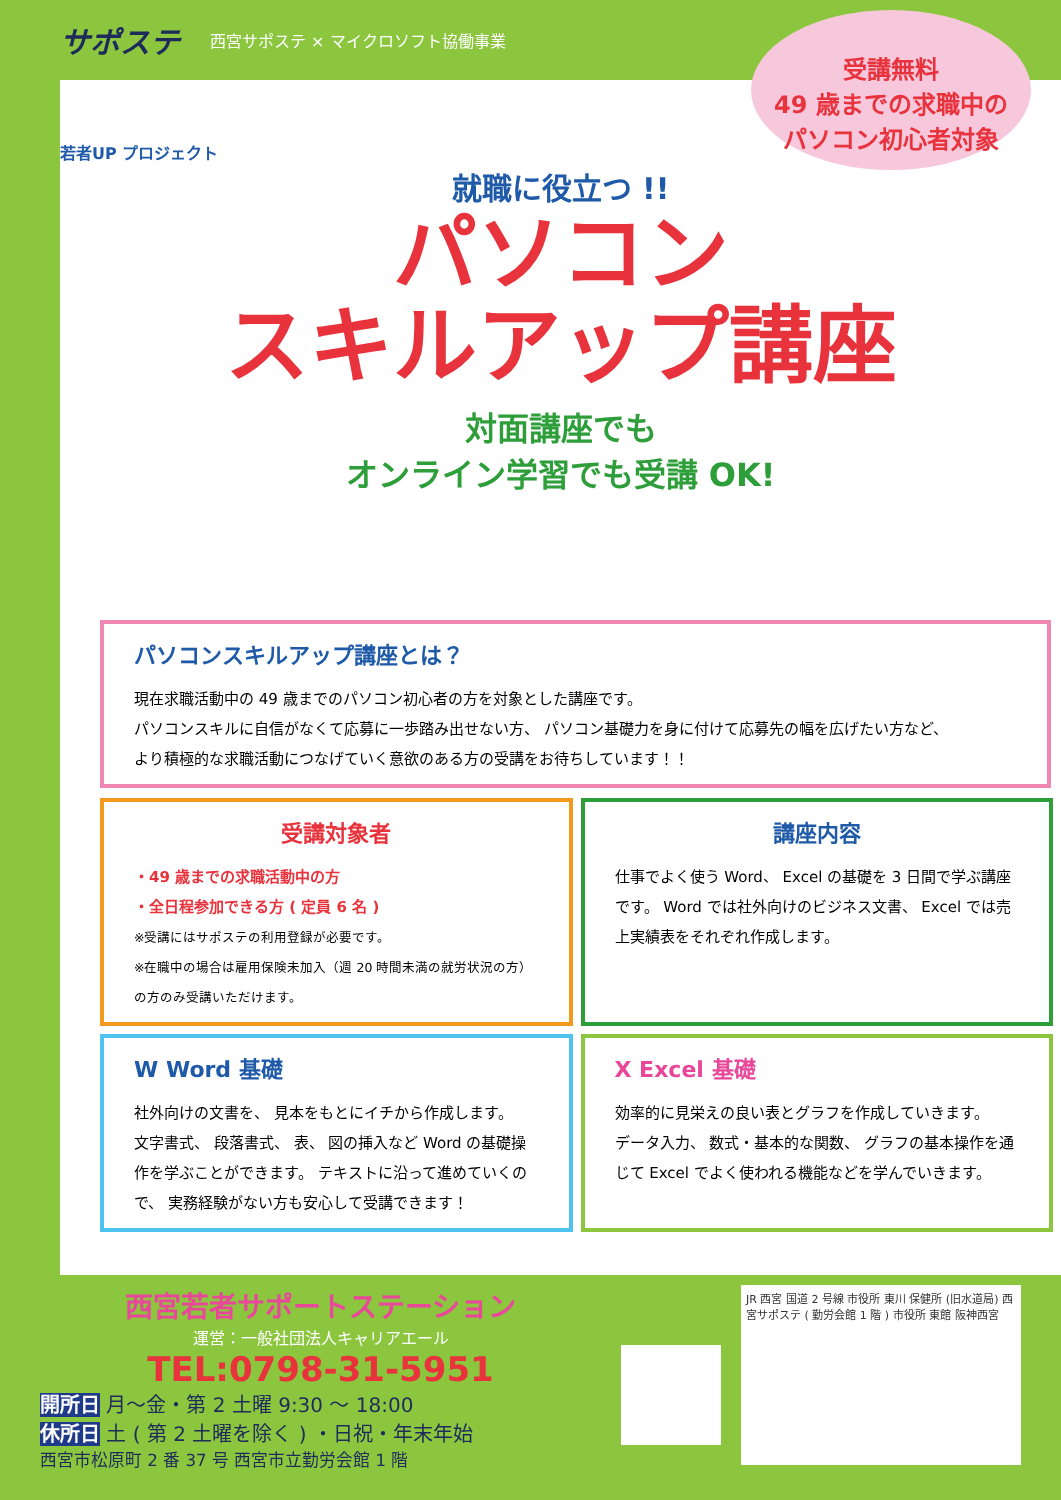サポステ 西宮サポステ × マイクロソフト協働事業
受講無料
49 歳までの求職中の
パソコン初心者対象
若者UP プロジェクト
就職に役立つ !!
パソコン
スキルアップ講座
対面講座でも
オンライン学習でも受講 OK!
パソコンスキルアップ講座とは？
現在求職活動中の 49 歳までのパソコン初心者の方を対象とした講座です。
パソコンスキルに自信がなくて応募に一歩踏み出せない方、 パソコン基礎力を身に付けて応募先の幅を広げたい方など、
より積極的な求職活動につなげていく意欲のある方の受講をお待ちしています！！
受講対象者
・49 歳までの求職活動中の方
・全日程参加できる方 ( 定員 6 名 )
※受講にはサポステの利用登録が必要です。
※在職中の場合は雇用保険未加入（週 20 時間未満の就労状況の方）の方のみ受講いただけます。
講座内容
仕事でよく使う Word、 Excel の基礎を 3 日間で学ぶ講座です。 Word では社外向けのビジネス文書、 Excel では売上実績表をそれぞれ作成します。
W Word 基礎
社外向けの文書を、 見本をもとにイチから作成します。
文字書式、 段落書式、 表、 図の挿入など Word の基礎操作を学ぶことができます。 テキストに沿って進めていくので、 実務経験がない方も安心して受講できます！
X Excel 基礎
効率的に見栄えの良い表とグラフを作成していきます。
データ入力、 数式・基本的な関数、 グラフの基本操作を通じて Excel でよく使われる機能などを学んでいきます。
西宮若者サポートステーション
運営：一般社団法人キャリアエール
TEL:0798-31-5951
開所日 月～金・第 2 土曜 9:30 ～ 18:00
休所日 土 ( 第 2 土曜を除く ) ・日祝・年末年始
西宮市松原町 2 番 37 号 西宮市立勤労会館 1 階
JR 西宮 国道 2 号線 市役所 東川 保健所 (旧水道局) 西宮サポステ ( 勤労会館 1 階 ) 市役所 東館 阪神西宮